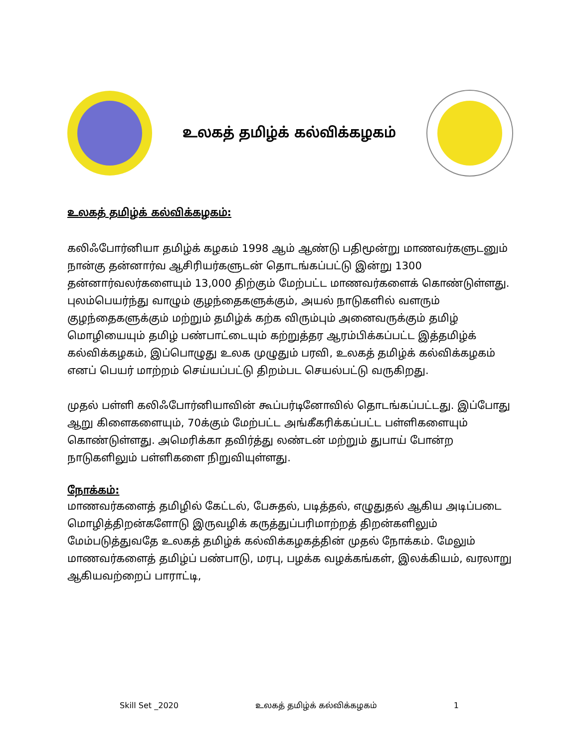உலகத் தமிழ்க் கல்விக்கழகம்
உலகத் தமிழ்க் கல்விக்கழகம்:
கலிஃபோர்னியா தமிழ்க் கழகம் 1998 ஆம் ஆண்டு பதிமூன்று மாணவர்களுடனும் நான்கு தன்னார்வ ஆசிரியர்களுடன் தொடங்கப்பட்டு இன்று 1300 தன்னார்வலர்களையும் 13,000 திற்கும் மேற்பட்ட மாணவர்களைக் கொண்டுள்ளது. புலம்பெயர்ந்து வாழும் குழந்தைகளுக்கும், அயல் நாடுகளில் வளரும் குழந்தைகளுக்கும் மற்றும் தமிழ்க் கற்க விரும்பும் அனைவருக்கும் தமிழ் மொழியையும் தமிழ் பண்பாட்டையும் கற்றுத்தர ஆரம்பிக்கப்பட்ட இத்தமிழ்க் கல்விக்கழகம், இப்பொழுது உலக முழுதும் பரவி, உலகத் தமிழ்க் கல்விக்கழகம் எனப் பெயர் மாற்றம் செய்யப்பட்டு திறம்பட செயல்பட்டு வருகிறது.
முதல் பள்ளி கலிஃபோர்னியாவின் கூப்பர்டினோவில் தொடங்கப்பட்டது. இப்போது ஆறு கிளைகளையும், 70க்கும் மேற்பட்ட அங்கீகரிக்கப்பட்ட பள்ளிகளையும் கொண்டுள்ளது. அமெரிக்கா தவிர்த்து லண்டன் மற்றும் துபாய் போன்ற நாடுகளிலும் பள்ளிகளை நிறுவியுள்ளது.
நோக்கம்:
மாணவர்களைத் தமிழில் கேட்டல், பேசுதல், படித்தல், எழுதுதல் ஆகிய அடிப்படை மொழித்திறன்களோடு இருவழிக் கருத்துப்பரிமாற்றத் திறன்களிலும் மேம்படுத்துவதே உலகத் தமிழ்க் கல்விக்கழகத்தின் முதல் நோக்கம். மேலும் மாணவர்களைத் தமிழ்ப் பண்பாடு, மரபு, பழக்க வழக்கங்கள், இலக்கியம், வரலாறு ஆகியவற்றைப் பாராட்டி,
Skill Set _2020 உலகத் தமிழ்க் கல்விக்கழகம் 1